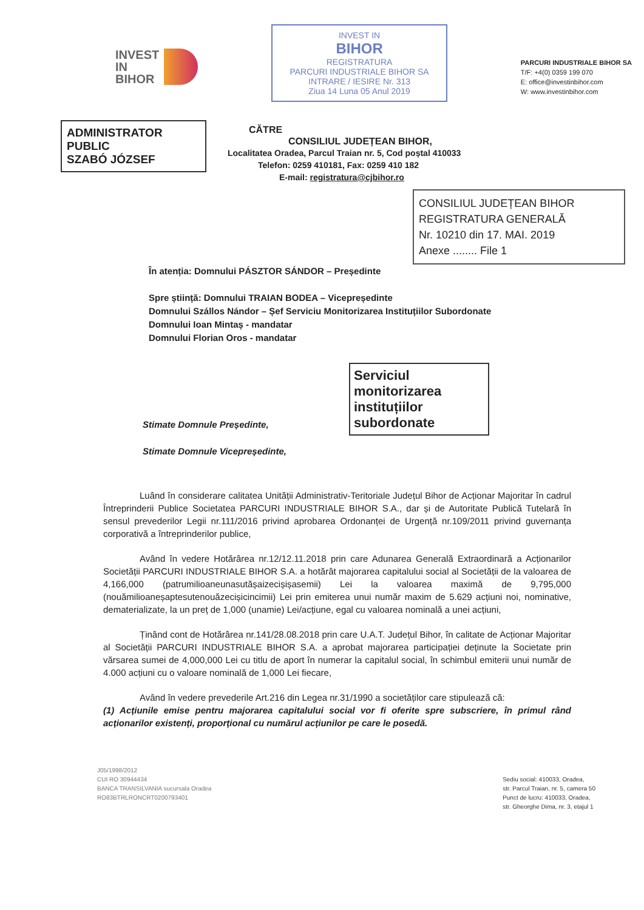INVEST
IN
BIHOR
INVEST IN
BIHOR
REGISTRATURA
PARCURI INDUSTRIALE BIHOR SA
INTRARE / IESIRE Nr. 313
Ziua 14 Luna 05 Anul 2019
PARCURI INDUSTRIALE BIHOR SA
T/F: +4(0) 0359 199 070
E: office@investinbihor.com
W: www.investinbihor.com
ADMINISTRATOR PUBLIC
SZABÓ JÓZSEF
CĂTRE
CONSILIUL JUDEȚEAN BIHOR,
Localitatea Oradea, Parcul Traian nr. 5, Cod poștal 410033
Telefon: 0259 410181, Fax: 0259 410 182
E-mail: registratura@cjbihor.ro
CONSILIUL JUDEȚEAN BIHOR
REGISTRATURA GENERALĂ
Nr. 10210 din 17. MAI. 2019
Anexe ........ File 1
În atenția: Domnului PÁSZTOR SÁNDOR – Președinte
Spre știință: Domnului TRAIAN BODEA – Vicepreședinte
Domnului Szállos Nándor – Șef Serviciu Monitorizarea Instituțiilor Subordonate
Domnului Ioan Mintaș - mandatar
Domnului Florian Oros - mandatar
Serviciul monitorizarea instituțiilor subordonate
Stimate Domnule Președinte,
Stimate Domnule Vicepreședinte,
Luând în considerare calitatea Unității Administrativ-Teritoriale Județul Bihor de Acționar Majoritar în cadrul Întreprinderii Publice Societatea PARCURI INDUSTRIALE BIHOR S.A., dar și de Autoritate Publică Tutelară în sensul prevederilor Legii nr.111/2016 privind aprobarea Ordonanței de Urgență nr.109/2011 privind guvernanța corporativă a întreprinderilor publice,
Având în vedere Hotărârea nr.12/12.11.2018 prin care Adunarea Generală Extraordinară a Acționarilor Societății PARCURI INDUSTRIALE BIHOR S.A. a hotărât majorarea capitalului social al Societății de la valoarea de 4,166,000 (patrumilioaneunasutășaizecișișasemii) Lei la valoarea maximă de 9,795,000 (nouămilioaneșaptesutenouăzecișicincimii) Lei prin emiterea unui număr maxim de 5.629 acțiuni noi, nominative, dematerializate, la un preț de 1,000 (unamie) Lei/acțiune, egal cu valoarea nominală a unei acțiuni,
Ținând cont de Hotărârea nr.141/28.08.2018 prin care U.A.T. Județul Bihor, în calitate de Acționar Majoritar al Societății PARCURI INDUSTRIALE BIHOR S.A. a aprobat majorarea participației deținute la Societate prin vărsarea sumei de 4,000,000 Lei cu titlu de aport în numerar la capitalul social, în schimbul emiterii unui număr de 4.000 acțiuni cu o valoare nominală de 1,000 Lei fiecare,
Având în vedere prevederile Art.216 din Legea nr.31/1990 a societăților care stipulează că:
(1) Acțiunile emise pentru majorarea capitalului social vor fi oferite spre subscriere, în primul rând acționarilor existenți, proporțional cu numărul acțiunilor pe care le posedă.
J05/1998/2012
CUI RO 30944434
BANCA TRANSILVANIA sucursala Oradea
RO83BTRLRONCRT0200793401
Sediu social: 410033, Oradea,
str. Parcul Traian, nr. 5, camera 50
Punct de lucru: 410033, Oradea,
str. Gheorghe Dima, nr. 3, etajul 1